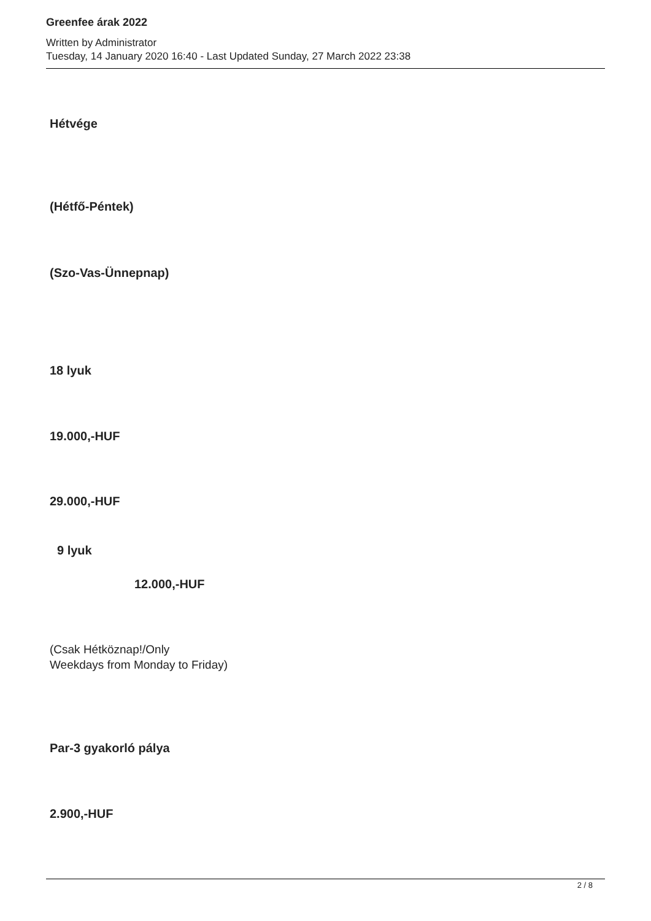Greenfee árak 2022
Written by Administrator
Tuesday, 14 January 2020 16:40 - Last Updated Sunday, 27 March 2022 23:38
Hétvége
(Hétfő-Péntek)
(Szo-Vas-Ünnepnap)
18 lyuk
19.000,-HUF
29.000,-HUF
9 lyuk
12.000,-HUF
(Csak Hétköznap!/Only
Weekdays from Monday to Friday)
Par-3 gyakorló pálya
2.900,-HUF
2 / 8